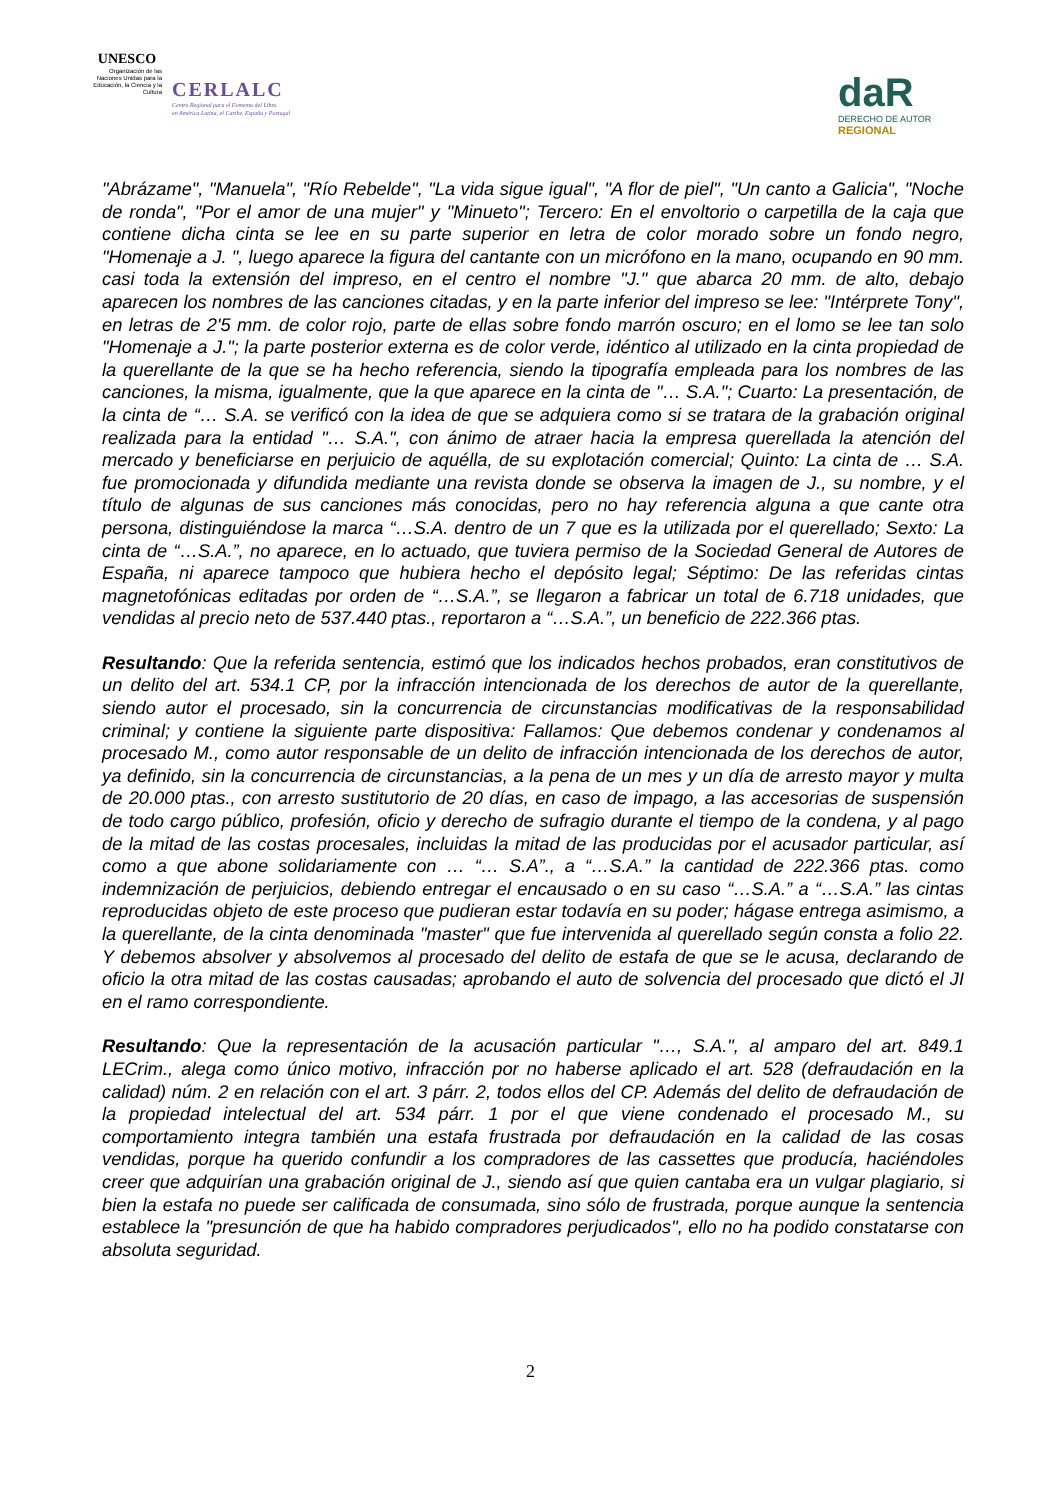UNESCO
Organización de las Naciones Unidas para la Educación, la Ciencia y la Cultura
CERLALC
Centro Regional para el Fomento del Libro
en América Latina, el Caribe, España y Portugal
daR
DERECHO DE AUTOR
REGIONAL
"Abrázame", "Manuela", "Río Rebelde", "La vida sigue igual", "A flor de piel", "Un canto a Galicia", "Noche de ronda", "Por el amor de una mujer" y "Minueto"; Tercero: En el envoltorio o carpetilla de la caja que contiene dicha cinta se lee en su parte superior en letra de color morado sobre un fondo negro, "Homenaje a J. ", luego aparece la figura del cantante con un micrófono en la mano, ocupando en 90 mm. casi toda la extensión del impreso, en el centro el nombre "J." que abarca 20 mm. de alto, debajo aparecen los nombres de las canciones citadas, y en la parte inferior del impreso se lee: "Intérprete Tony", en letras de 2'5 mm. de color rojo, parte de ellas sobre fondo marrón oscuro; en el lomo se lee tan solo "Homenaje a J."; la parte posterior externa es de color verde, idéntico al utilizado en la cinta propiedad de la querellante de la que se ha hecho referencia, siendo la tipografía empleada para los nombres de las canciones, la misma, igualmente, que la que aparece en la cinta de "… S.A."; Cuarto: La presentación, de la cinta de “… S.A. se verificó con la idea de que se adquiera como si se tratara de la grabación original realizada para la entidad "… S.A.", con ánimo de atraer hacia la empresa querellada la atención del mercado y beneficiarse en perjuicio de aquélla, de su explotación comercial; Quinto: La cinta de … S.A. fue promocionada y difundida mediante una revista donde se observa la imagen de J., su nombre, y el título de algunas de sus canciones más conocidas, pero no hay referencia alguna a que cante otra persona, distinguiéndose la marca “…S.A. dentro de un 7 que es la utilizada por el querellado; Sexto: La cinta de “…S.A.”, no aparece, en lo actuado, que tuviera permiso de la Sociedad General de Autores de España, ni aparece tampoco que hubiera hecho el depósito legal; Séptimo: De las referidas cintas magnetofónicas editadas por orden de “…S.A.”, se llegaron a fabricar un total de 6.718 unidades, que vendidas al precio neto de 537.440 ptas., reportaron a “…S.A.”, un beneficio de 222.366 ptas.
Resultando: Que la referida sentencia, estimó que los indicados hechos probados, eran constitutivos de un delito del art. 534.1 CP, por la infracción intencionada de los derechos de autor de la querellante, siendo autor el procesado, sin la concurrencia de circunstancias modificativas de la responsabilidad criminal; y contiene la siguiente parte dispositiva: Fallamos: Que debemos condenar y condenamos al procesado M., como autor responsable de un delito de infracción intencionada de los derechos de autor, ya definido, sin la concurrencia de circunstancias, a la pena de un mes y un día de arresto mayor y multa de 20.000 ptas., con arresto sustitutorio de 20 días, en caso de impago, a las accesorias de suspensión de todo cargo público, profesión, oficio y derecho de sufragio durante el tiempo de la condena, y al pago de la mitad de las costas procesales, incluidas la mitad de las producidas por el acusador particular, así como a que abone solidariamente con … “… S.A”., a “…S.A.” la cantidad de 222.366 ptas. como indemnización de perjuicios, debiendo entregar el encausado o en su caso “…S.A.” a “…S.A.” las cintas reproducidas objeto de este proceso que pudieran estar todavía en su poder; hágase entrega asimismo, a la querellante, de la cinta denominada "master" que fue intervenida al querellado según consta a folio 22. Y debemos absolver y absolvemos al procesado del delito de estafa de que se le acusa, declarando de oficio la otra mitad de las costas causadas; aprobando el auto de solvencia del procesado que dictó el JI en el ramo correspondiente.
Resultando: Que la representación de la acusación particular "…, S.A.", al amparo del art. 849.1 LECrim., alega como único motivo, infracción por no haberse aplicado el art. 528 (defraudación en la calidad) núm. 2 en relación con el art. 3 párr. 2, todos ellos del CP. Además del delito de defraudación de la propiedad intelectual del art. 534 párr. 1 por el que viene condenado el procesado M., su comportamiento integra también una estafa frustrada por defraudación en la calidad de las cosas vendidas, porque ha querido confundir a los compradores de las cassettes que producía, haciéndoles creer que adquirían una grabación original de J., siendo así que quien cantaba era un vulgar plagiario, si bien la estafa no puede ser calificada de consumada, sino sólo de frustrada, porque aunque la sentencia establece la "presunción de que ha habido compradores perjudicados", ello no ha podido constatarse con absoluta seguridad.
2